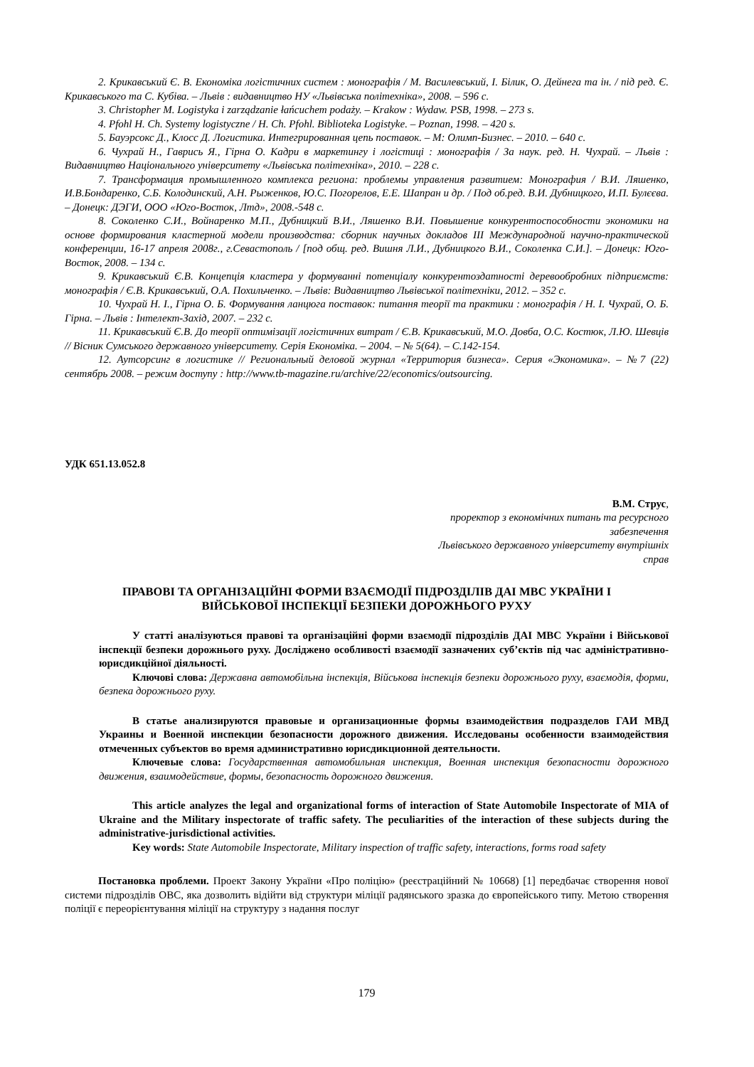2. Крикавський Є. В. Економіка логістичних систем : монографія / М. Василевський, І. Білик, О. Дейнега та ін. / під ред. Є. Крикавського та С. Кубіва. – Львів : видавництво НУ «Львівська політехніка», 2008. – 596 с.
3. Christopher M. Logistyka i zarządzanie łańcuchem podaży. – Krakow : Wydaw. PSB, 1998. – 273 s.
4. Pfohl H. Ch. Systemy logistyczne / H. Ch. Pfohl. Biblioteka Logistyke. – Poznan, 1998. – 420 s.
5. Бауэрсокс Д., Клосс Д. Логистика. Интегрированная цепь поставок. – М: Олимп-Бизнес. – 2010. – 640 с.
6. Чухрай Н., Гаврись Я., Гірна О. Кадри в маркетингу і логістиці : монографія / За наук. ред. Н. Чухрай. – Львів : Видавництво Національного університету «Львівська політехніка», 2010. – 228 с.
7. Трансформация промышленного комплекса региона: проблемы управления развитием: Монография / В.И. Ляшенко, И.В.Бондаренко, С.Б. Колодинский, А.Н. Рыженков, Ю.С. Погорелов, Е.Е. Шапран и др. / Под об.ред. В.И. Дубницкого, И.П. Булєєва. – Донецк: ДЭГИ, ООО «Юго-Восток, Лтд», 2008.-548 с.
8. Соколенко С.И., Войнаренко М.П., Дубницкий В.И., Ляшенко В.И. Повышение конкурентоспособности экономики на основе формирования кластерной модели производства: сборник научных докладов III Международной научно-практической конференции, 16-17 апреля 2008г., г.Севастополь / [под общ. ред. Вишня Л.И., Дубницкого В.И., Соколенка С.И.]. – Донецк: Юго-Восток, 2008. – 134 с.
9. Крикавський Є.В. Концепція кластера у формуванні потенціалу конкурентоздатності деревообробних підприємств: монографія / Є.В. Крикавський, О.А. Похильченко. – Львів: Видавництво Львівської політехніки, 2012. – 352 с.
10. Чухрай Н. І., Гірна О. Б. Формування ланцюга поставок: питання теорії та практики : монографія / Н. І. Чухрай, О. Б. Гірна. – Львів : Інтелект-Захід, 2007. – 232 с.
11. Крикавський Є.В. До теорії оптимізації логістичних витрат / Є.В. Крикавський, М.О. Довба, О.С. Костюк, Л.Ю. Шевців // Вісник Сумського державного університету. Серія Економіка. – 2004. – № 5(64). – С.142-154.
12. Аутсорсинг в логистике // Региональный деловой журнал «Территория бизнеса». Серия «Экономика». – №7 (22) сентябрь 2008. – режим доступу : http://www.tb-magazine.ru/archive/22/economics/outsourcing.
УДК 651.13.052.8
В.М. Струс,
проректор з економічних питань та ресурсного
забезпечення
Львівського державного університету внутрішніх
справ
ПРАВОВІ ТА ОРГАНІЗАЦІЙНІ ФОРМИ ВЗАЄМОДІЇ ПІДРОЗДІЛІВ ДАІ МВС УКРАЇНИ І ВІЙСЬКОВОЇ ІНСПЕКЦІЇ БЕЗПЕКИ ДОРОЖНЬОГО РУХУ
У статті аналізуються правові та організаційні форми взаємодії підрозділів ДАІ МВС України і Військової інспекції безпеки дорожнього руху. Досліджено особливості взаємодії зазначених суб’єктів під час адміністративно-юрисдикційної діяльності.
Ключові слова: Державна автомобільна інспекція, Військова інспекція безпеки дорожнього руху, взаємодія, форми, безпека дорожнього руху.
В статье анализируются правовые и организационные формы взаимодействия подразделов ГАИ МВД Украины и Военной инспекции безопасности дорожного движения. Исследованы особенности взаимодействия отмеченных субъектов во время административно юрисдикционной деятельности.
Ключевые слова: Государственная автомобильная инспекция, Военная инспекция безопасности дорожного движения, взаимодействие, формы, безопасность дорожного движения.
This article analyzes the legal and organizational forms of interaction of State Automobile Inspectorate of MIA of Ukraine and the Military inspectorate of traffic safety. The peculiarities of the interaction of these subjects during the administrative-jurisdictional activities.
Key words: State Automobile Inspectorate, Military inspection of traffic safety, interactions, forms road safety
Постановка проблеми. Проект Закону України «Про поліцію» (реєстраційний № 10668) [1] передбачає створення нової системи підрозділів ОВС, яка дозволить відійти від структури міліції радянського зразка до європейського типу. Метою створення поліції є переорієнтування міліції на структуру з надання послуг
179